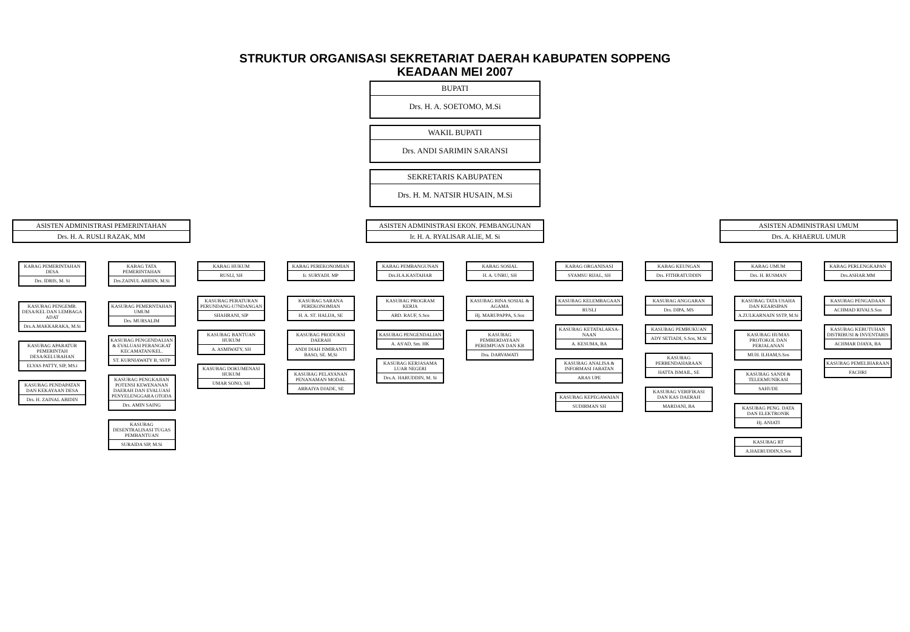STRUKTUR ORGANISASI SEKRETARIAT DAERAH KABUPATEN SOPPENG
KEADAAN MEI 2007
BUPATI
Drs. H. A. SOETOMO, M.Si
WAKIL BUPATI
Drs. ANDI SARIMIN SARANSI
SEKRETARIS KABUPATEN
Drs. H. M. NATSIR HUSAIN, M.Si
ASISTEN ADMINISTRASI PEMERINTAHAN
Drs. H. A. RUSLI RAZAK, MM
ASISTEN ADMINISTRASI EKON. PEMBANGUNAN
Ir. H. A. RYALISAR ALIE, M. Si
ASISTEN ADMINISTRASI UMUM
Drs. A. KHAERUL UMUR
KABAG PEMERINTAHAN DESA
Drs. IDRIS, M. Si
KASUBAG PENGEMB. DESA/KEL DAN LEMBAGA ADAT
Drs.A.MAKKARAKA, M.Si
KASUBAG APARATUR PEMERINTAH DESA/KELURAHAN
ELYAS PATTY, SIP, MS.i
KASUBAG PENDAPATAN DAN KEKAYAAN DESA
Drs. H. ZAINAL ABIDIN
KABAG TATA PEMERINTAHAN
Drs.ZAINUL ABIDIN, M.Si
KASUBAG PEMERNTAHAN UMUM
Drs. MURSALIM
KASUBAG PENGENDALIAN & EVALUASI PERANGKAT KECAMATAN/KEL.
ST. KURNIAWATY B, SSTP
KASUBAG PENGKAJIAN POTENSI KEWENANAN DAERAH DAN EVALUASI PENYELENGGARA OTODA
Drs. AMIN SAING
KASUBAG DESENTRALISASI TUGAS PEMBANTUAN
SURAIDA SIP, M.Si
KABAG HUKUM
RUSLI, SH
KASUBAG PERATURAN PERUNDANG-U7NDANGAN
SHAHRANI, SIP
KASUBAG BANTUAN HUKUM
A. ASMIWATY, SH
KASUBAG DOKUMENASI HUKUM
UMAR SONO, SH
KABAG PEREKONOMIAN
Ir. SURYADI. MP
KASUBAG SARANA PEREKONOMIAN
H. A. ST. HALIJA, SE
KASUBAG PRODUKSI DAERAH
ANDI DIAH ISMIRANTI BASO, SE. M,Si
KASUBAG PELAYANAN PENANAMAN MODAL
ARBAIYA DJADE, SE
KABAG PEMBANGUNAN
Drs.H.A.KASTAHAR
KASUBAG PROGRAM KERJA
ABD. RAUF, S.Sos
KASUBAG PENGENDALIAN
A. AS'AD, Sm. HK
KASUBAG KERJASAMA LUAR NEGERI
Drs.A. HARUDDIN, M. Si
KABAG SOSIAL
H. A. UNRU, SH
KASUBAG BINA SOSIAL & AGAMA
Hj. MARUPAPPA, S.Sos
KASUBAG PEMBERDAYAAN PEREMPUAN DAN KB
Dra. DARVAWATI
KABAG ORGANISASI
SYAMSU RIJAL, SH
KASUBAG KELEMBAGAAN
RUSLI
KASUBAG KETATALAKSA-NAAN
A. KESUMA, BA
KASUBAG ANALISA & INFORMASI JABATAN
ARAS UPE
KASUBAG KEPEGAWAIAN
SUDIRMAN SH
KABAG KEUNGAN
Drs. FITHRATUDDIN
KASUBAG ANGGARAN
Drs. DIPA, MS
KASUBAG PEMBUKUAN
ADY SETIADI, S.Sos, M.Si
KASUBAG PERBENDAHARAAN
HATTA ISMAIL, SE
KASUBAG VERIFIKASI DAN KAS DAERAH
MARDANI, BA
KABAG UMUM
Drs. H. RUSMAN
KASUBAG TATA USAHA DAN KEARSIPAN
A.ZULKARNAIN SSTP, M.Si
KASUBAG HUMAS PROTOKOL DAN PERJALANAN
MUH. ILHAM,S.Sos
KASUBAG SANDI & TELEKMUNIKASI
SAHUDE
KASUBAG PENG. DATA DAN ELEKTRONIK
Hj. ANIATI
KASUBAG RT
A.HAERUDDIN,S.Sos
KABAG PERLENGKAPAN
Drs.ASHAR.MM
KASUBAG PENGADAAN
ACHMAD RIVAI.S.Sos
KASUBAG KEBUTUHAN DISTRIBUSI & INVENTARIS
ACHMAR DJAYA, BA
KASUBAG PEMELIHARAAN
FACHRI